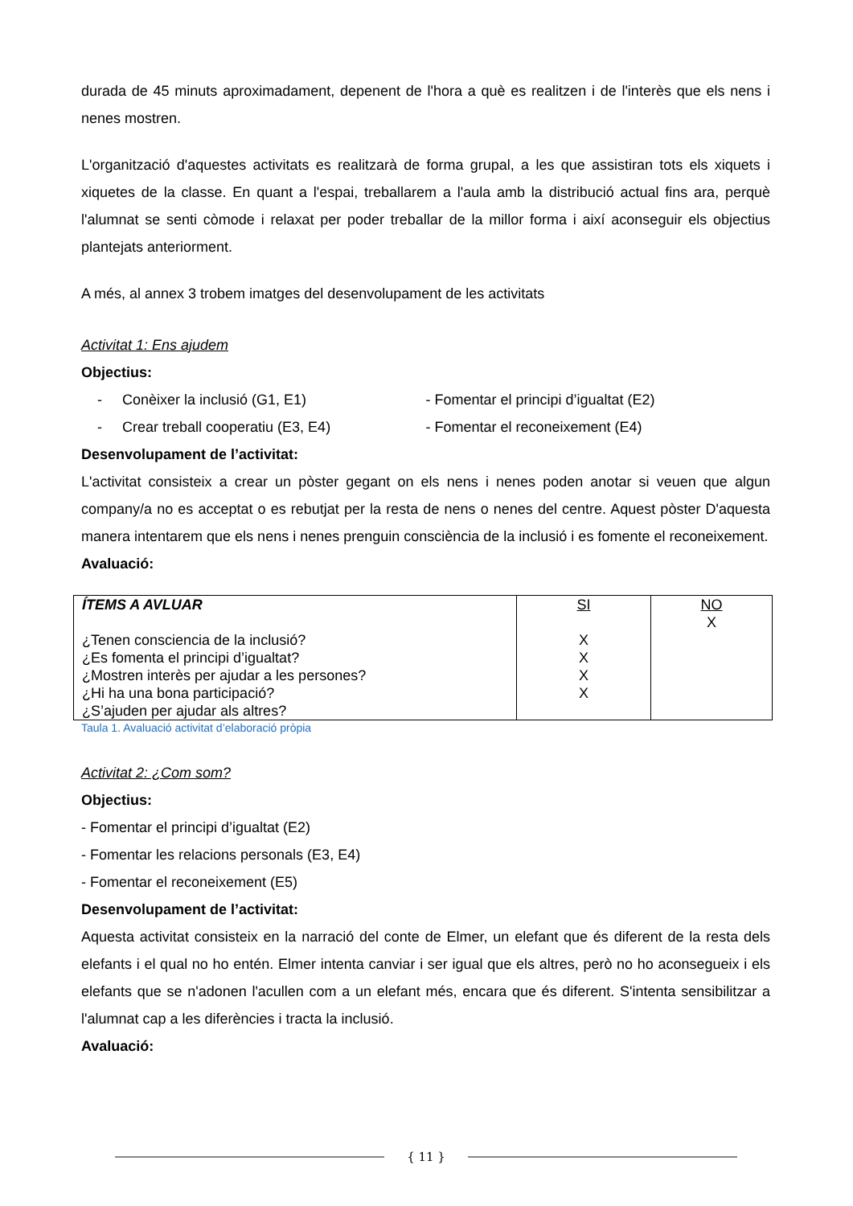durada de 45 minuts aproximadament, depenent de l'hora a què es realitzen i de l'interès que els nens i nenes mostren.
L'organització d'aquestes activitats es realitzarà de forma grupal, a les que assistiran tots els xiquets i xiquetes de la classe. En quant a l'espai, treballarem a l'aula amb la distribució actual fins ara, perquè l'alumnat se senti còmode i relaxat per poder treballar de la millor forma i així aconseguir els objectius plantejats anteriorment.
A més, al annex 3 trobem imatges del desenvolupament de les activitats
Activitat 1: Ens ajudem
Objectius:
- Conèixer la inclusió (G1, E1)
- Fomentar el principi d’igualtat (E2)
- Crear treball cooperatiu (E3, E4)
- Fomentar el reconeixement (E4)
Desenvolupament de l’activitat:
L'activitat consisteix a crear un pòster gegant on els nens i nenes poden anotar si veuen que algun company/a no es acceptat o es rebutjat per la resta de nens o nenes del centre. Aquest pòster D'aquesta manera intentarem que els nens i nenes prenguin consciència de la inclusió i es fomente el reconeixement.
Avaluació:
| ÍTEMS A AVLUAR ¿Tenen consciencia de la inclusió? ¿Es fomenta el principi d’igualtat? ¿Mostren interès per ajudar a les persones? ¿Hi ha una bona participació? ¿S’ajuden per ajudar als altres? | SI X X X X | NO X |
Taula 1. Avaluació activitat d’elaboració pròpia
Activitat 2: ¿Com som?
Objectius:
- Fomentar el principi d’igualtat (E2)
- Fomentar les relacions personals (E3, E4)
- Fomentar el reconeixement (E5)
Desenvolupament de l’activitat:
Aquesta activitat consisteix en la narració del conte de Elmer, un elefant que és diferent de la resta dels elefants i el qual no ho entén. Elmer intenta canviar i ser igual que els altres, però no ho aconsegueix i els elefants que se n'adonen l'acullen com a un elefant més, encara que és diferent. S'intenta sensibilitzar a l'alumnat cap a les diferències i tracta la inclusió.
Avaluació:
{ 11 }